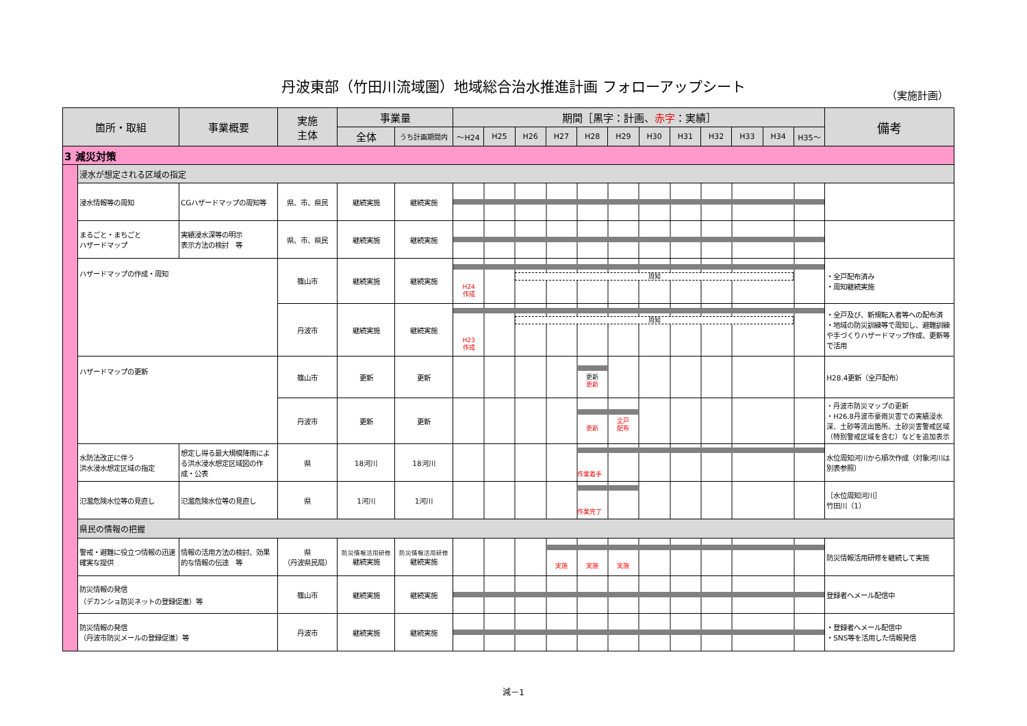丹波東部（竹田川流域圏）地域総合治水推進計画 フォローアップシート
（実施計画）
| 箇所・取組 | | 事業概要 | 実施 主体 | 事業量 | | 期間［黒字：計画、 赤字 ：実績］ | | | | | | | | | | | | 備考 |
| --- | --- | --- | --- | --- | --- | --- | --- | --- | --- | --- | --- | --- | --- | --- | --- | --- | --- | --- |
| | | | | 全体 | うち計画期間内 | ～H24 | H25 | H26 | H27 | H28 | H29 | H30 | H31 | H32 | H33 | H34 | H35～ | |
| 3 減災対策 | | | | | | | | | | | | | | | | | | |
| | 浸水が想定される区域の指定 | | | | | | | | | | | | | | | | | |
| | 浸水情報等の周知 | CGハザードマップの周知等 | 県、市、県民 | 継続実施 | 継続実施 | | | | | | | | | | | | | |
| | まるごと・まちごと ハザードマップ | 実績浸水深等の明示 表示方法の検討 等 | 県、市、県民 | 継続実施 | 継続実施 | | | | | | | | | | | | | |
| | ハザードマップの作成・周知 | | 篠山市 | 継続実施 | 継続実施 | 周知 H24 作成 | | | | | | | | | | | | ・全戸配布済み ・周知継続実施 |
| | | | 丹波市 | 継続実施 | 継続実施 | 周知 H23 作成 | | | | | | | | | | | | ・全戸及び、新規転入者等への配布済 ・地域の防災訓練等で周知し、避難訓練や手づくりハザードマップ作成、更新等で活用 |
| | ハザードマップの更新 | | 篠山市 | 更新 | 更新 | 更新 更新 | | | | | | | | | | | | H28.4更新（全戸配布） |
| | | | 丹波市 | 更新 | 更新 | 更新 全戸 配布 | | | | | | | | | | | | ・丹波市防災マップの更新 ・H26.8丹波市豪雨災害での実績浸水深、土砂等流出箇所、土砂災害警戒区域（特別警戒区域を含む）などを追加表示 |
| | 水防法改正に伴う 洪水浸水想定区域の指定 | 想定し得る最大規模降雨による洪水浸水想定区域図の作成・公表 | 県 | 18河川 | 18河川 | 作業着手 | | | | | | | | | | | | 水位周知河川から順次作成（対象河川は別表参照） |
| | 氾濫危険水位等の見直し | 氾濫危険水位等の見直し | 県 | 1河川 | 1河川 | 作業完了 | | | | | | | | | | | | ［水位周知河川］ 竹田川（1） |
| | 県民の情報の把握 | | | | | | | | | | | | | | | | | |
| | 警戒・避難に役立つ情報の迅速確実な提供 | 情報の活用方法の検討、効果的な情報の伝達 等 | 県 （丹波県民局） | 防災情報活用研修 継続実施 | 防災情報活用研修 継続実施 | 実施 実施 実施 | | | | | | | | | | | | 防災情報活用研修を継続して実施 |
| | 防災情報の発信 （デカンショ防災ネットの登録促進）等 | | 篠山市 | 継続実施 | 継続実施 | | | | | | | | | | | | | 登録者へメール配信中 |
| | 防災情報の発信 （丹波市防災メールの登録促進）等 | | 丹波市 | 継続実施 | 継続実施 | | | | | | | | | | | | | ・登録者へメール配信中 ・SNS等を活用した情報発信 |
減－1